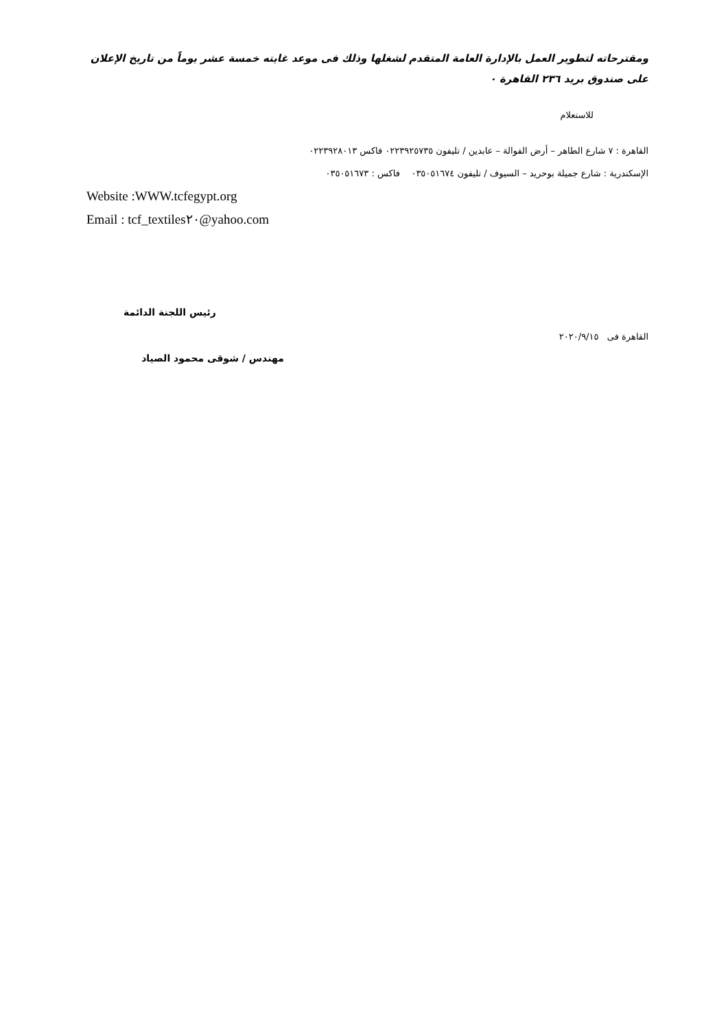ومقترحاته لتطوير العمل بالإدارة العامة المتقدم لشغلها وذلك فى موعد غايته خمسة عشر يوماً من تاريخ الإعلان على صندوق بريد ٢٣٦ القاهرة ٠
للاستعلام
القاهرة : ٧ شارع الطاهر – أرض الفوالة – عابدين / تليفون ٠٢٢٣٩٢٥٧٣٥ فاكس ٠٢٢٣٩٢٨٠١٣
الإسكندرية : شارع جميلة بوحريد – السيوف / تليفون ٠٣٥٠٥١٦٧٤ فاكس : ٠٣٥٠٥١٦٧٣
Website :WWW.tcfegypt.org
Email : tcf_textiles٢٠@yahoo.com
رئيس اللجنة الدائمة
القاهرة فى ٢٠٢٠/٩/١٥
مهندس / شوقى محمود الصياد